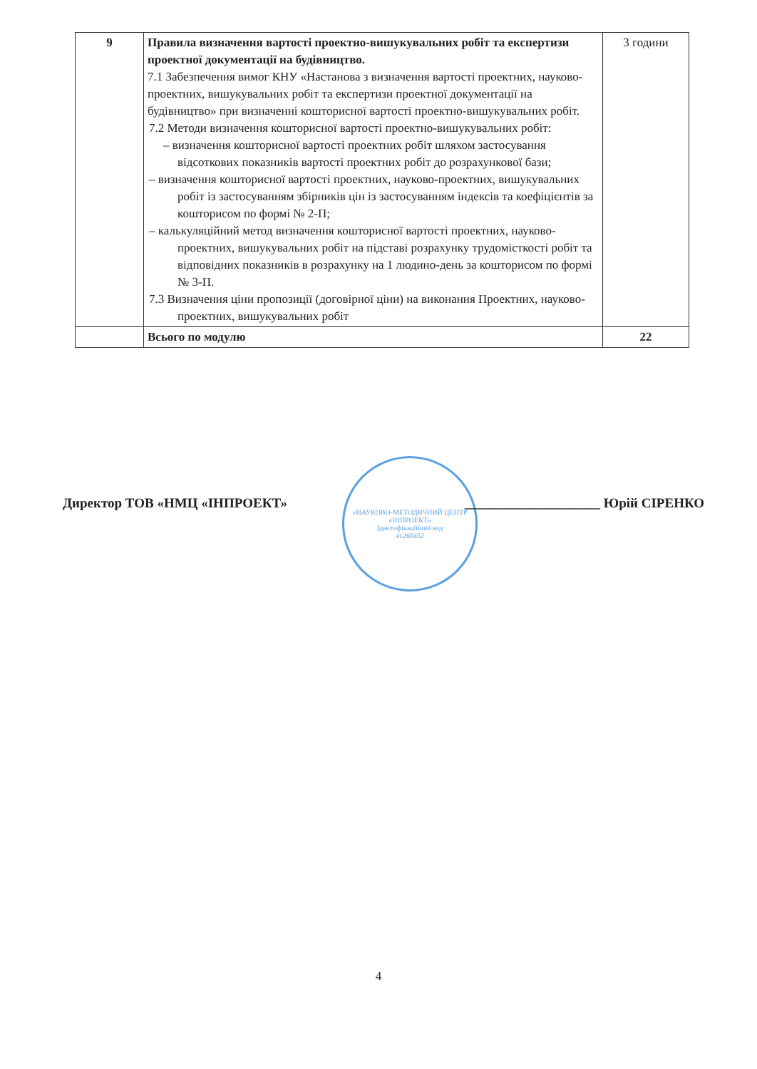| 9 | Правила визначення вартості проектно-вишукувальних робіт та експертизи проектної документації на будівництво. 7.1 Забезпечення вимог КНУ «Настанова з визначення вартості проектних, науково-проектних, вишукувальних робіт та експертизи проектної документації на будівництво» при визначенні кошторисної вартості проектно-вишукувальних робіт. 7.2 Методи визначення кошторисної вартості проектно-вишукувальних робіт: – визначення кошторисної вартості проектних робіт шляхом застосування відсоткових показників вартості проектних робіт до розрахункової бази; – визначення кошторисної вартості проектних, науково-проектних, вишукувальних робіт із застосуванням збірників цін із застосуванням індексів та коефіцієнтів за кошторисом по формі № 2-П; – калькуляційний метод визначення кошторисної вартості проектних, науково-проектних, вишукувальних робіт на підставі розрахунку трудомісткості робіт та відповідних показників в розрахунку на 1 людино-день за кошторисом по формі № 3-П. 7.3 Визначення ціни пропозиції (договірної ціни) на виконання Проектних, науково-проектних, вишукувальних робіт | 3 години |
| | Всього по модулю | 22 |
«НАУКОВО-МЕТОДИЧНИЙ ЦЕНТР «ІНПРОЕКТ»
Ідентифікаційний код
41260452
Директор ТОВ «НМЦ «ІНПРОЕКТ» ____________________ Юрій СІРЕНКО
4